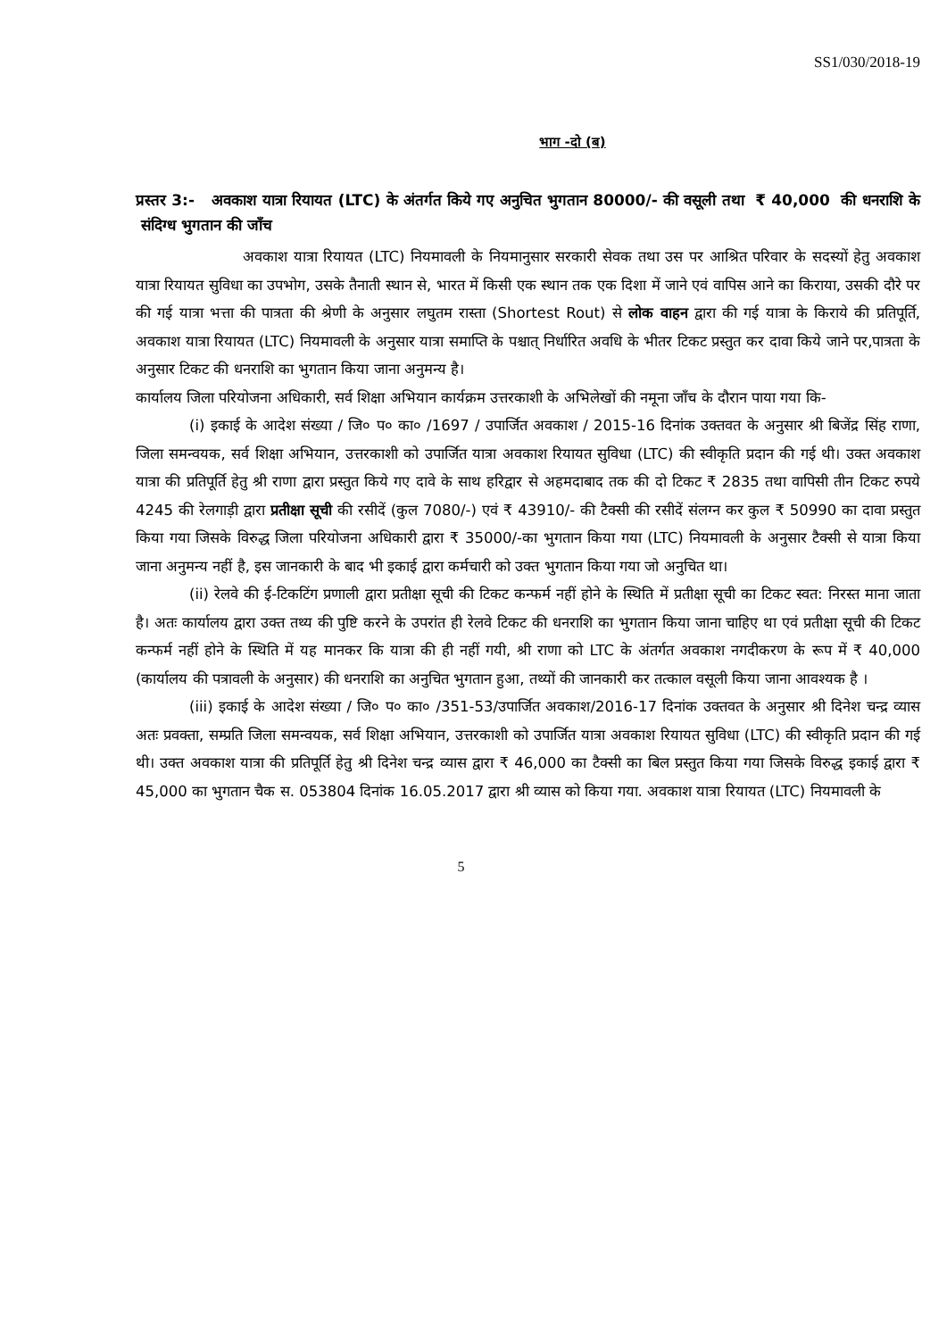SS1/030/2018-19
भाग -दो (ब)
प्रस्तर 3:- अवकाश यात्रा रियायत (LTC) के अंतर्गत किये गए अनुचित भुगतान 80000/- की वसूली तथा ₹ 40,000 की धनराशि के संदिग्ध भुगतान की जाँच
अवकाश यात्रा रियायत (LTC) नियमावली के नियमानुसार सरकारी सेवक तथा उस पर आश्रित परिवार के सदस्यों हेतु अवकाश यात्रा रियायत सुविधा का उपभोग, उसके तैनाती स्थान से, भारत में किसी एक स्थान तक एक दिशा में जाने एवं वापिस आने का किराया, उसकी दौरे पर की गई यात्रा भत्ता की पात्रता की श्रेणी के अनुसार लघुतम रास्ता (Shortest Rout) से लोक वाहन द्वारा की गई यात्रा के किराये की प्रतिपूर्ति, अवकाश यात्रा रियायत (LTC) नियमावली के अनुसार यात्रा समाप्ति के पश्चात् निर्धारित अवधि के भीतर टिकट प्रस्तुत कर दावा किये जाने पर,पात्रता के अनुसार टिकट की धनराशि का भुगतान किया जाना अनुमन्य है।
कार्यालय जिला परियोजना अधिकारी, सर्व शिक्षा अभियान कार्यक्रम उत्तरकाशी के अभिलेखों की नमूना जाँच के दौरान पाया गया कि-
(i) इकाई के आदेश संख्या / जि० प० का० /1697 / उपार्जित अवकाश / 2015-16 दिनांक उक्तवत के अनुसार श्री बिजेंद्र सिंह राणा, जिला समन्वयक, सर्व शिक्षा अभियान, उत्तरकाशी को उपार्जित यात्रा अवकाश रियायत सुविधा (LTC) की स्वीकृति प्रदान की गई थी। उक्त अवकाश यात्रा की प्रतिपूर्ति हेतु श्री राणा द्वारा प्रस्तुत किये गए दावे के साथ हरिद्वार से अहमदाबाद तक की दो टिकट ₹ 2835 तथा वापिसी तीन टिकट रुपये 4245 की रेलगाड़ी द्वारा प्रतीक्षा सूची की रसीदें (कुल 7080/-) एवं ₹ 43910/- की टैक्सी की रसीदें संलग्न कर कुल ₹ 50990 का दावा प्रस्तुत किया गया जिसके विरुद्ध जिला परियोजना अधिकारी द्वारा ₹ 35000/-का भुगतान किया गया (LTC) नियमावली के अनुसार टैक्सी से यात्रा किया जाना अनुमन्य नहीं है, इस जानकारी के बाद भी इकाई द्वारा कर्मचारी को उक्त भुगतान किया गया जो अनुचित था।
(ii) रेलवे की ई-टिकटिंग प्रणाली द्वारा प्रतीक्षा सूची की टिकट कन्फर्म नहीं होने के स्थिति में प्रतीक्षा सूची का टिकट स्वत: निरस्त माना जाता है। अतः कार्यालय द्वारा उक्त तथ्य की पुष्टि करने के उपरांत ही रेलवे टिकट की धनराशि का भुगतान किया जाना चाहिए था एवं प्रतीक्षा सूची की टिकट कन्फर्म नहीं होने के स्थिति में यह मानकर कि यात्रा की ही नहीं गयी, श्री राणा को LTC के अंतर्गत अवकाश नगदीकरण के रूप में ₹ 40,000 (कार्यालय की पत्रावली के अनुसार) की धनराशि का अनुचित भुगतान हुआ, तथ्यों की जानकारी कर तत्काल वसूली किया जाना आवश्यक है ।
(iii) इकाई के आदेश संख्या / जि० प० का० /351-53/उपार्जित अवकाश/2016-17 दिनांक उक्तवत के अनुसार श्री दिनेश चन्द्र व्यास अतः प्रवक्ता, सम्प्रति जिला समन्वयक, सर्व शिक्षा अभियान, उत्तरकाशी को उपार्जित यात्रा अवकाश रियायत सुविधा (LTC) की स्वीकृति प्रदान की गई थी। उक्त अवकाश यात्रा की प्रतिपूर्ति हेतु श्री दिनेश चन्द्र व्यास द्वारा ₹ 46,000 का टैक्सी का बिल प्रस्तुत किया गया जिसके विरुद्ध इकाई द्वारा ₹ 45,000 का भुगतान चैक स. 053804 दिनांक 16.05.2017 द्वारा श्री व्यास को किया गया. अवकाश यात्रा रियायत (LTC) नियमावली के
5